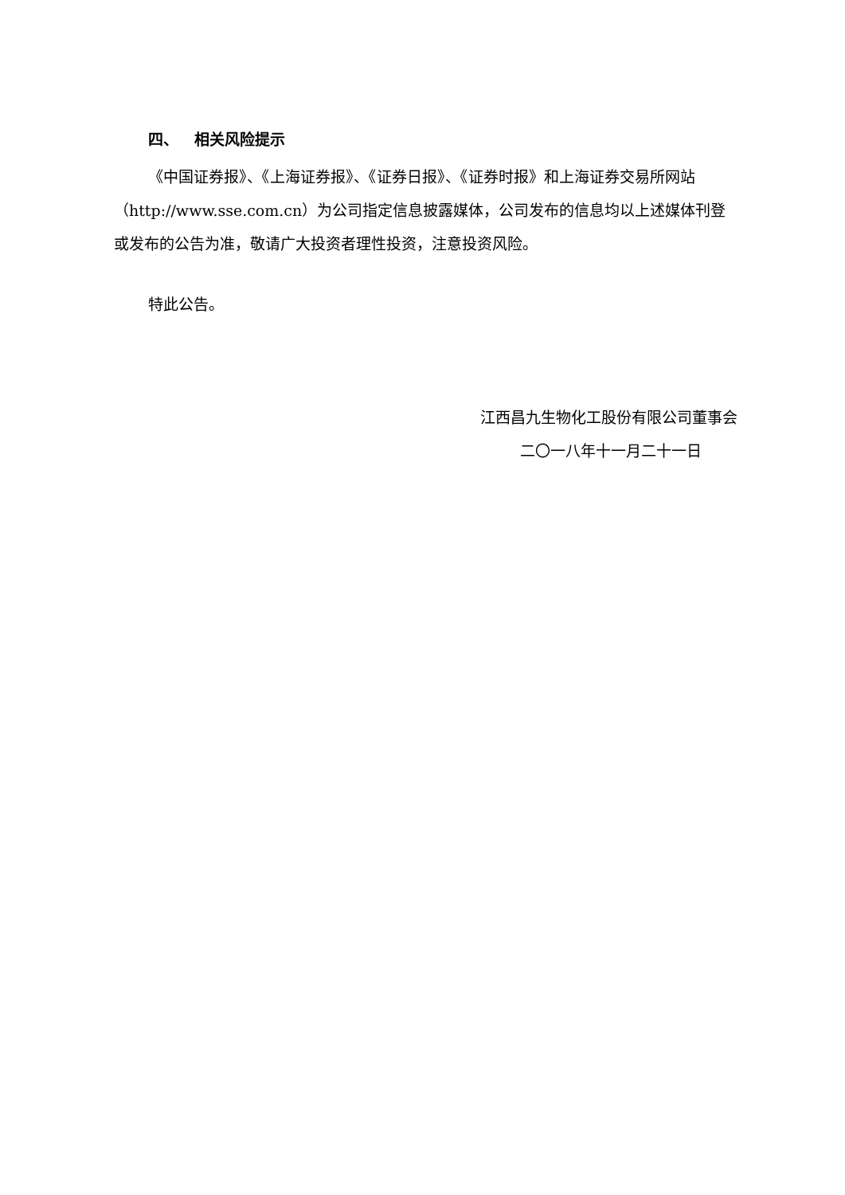四、 相关风险提示
《中国证券报》、《上海证券报》、《证券日报》、《证券时报》和上海证券交易所网站（http://www.sse.com.cn）为公司指定信息披露媒体，公司发布的信息均以上述媒体刊登或发布的公告为准，敬请广大投资者理性投资，注意投资风险。
特此公告。
江西昌九生物化工股份有限公司董事会
二〇一八年十一月二十一日